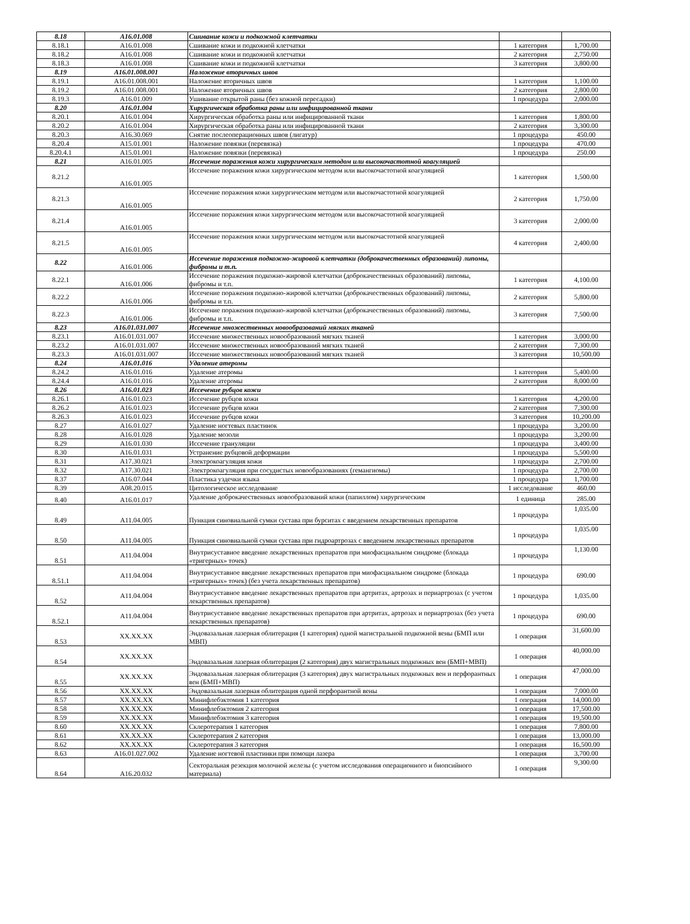| 8.18 | A16.01.008 | Сшивание кожи и подкожной клетчатки | | |
| 8.18.1 | A16.01.008 | Сшивание кожи и подкожной клетчатки | 1 категория | 1,700.00 |
| 8.18.2 | A16.01.008 | Сшивание кожи и подкожной клетчатки | 2 категория | 2,750.00 |
| 8.18.3 | A16.01.008 | Сшивание кожи и подкожной клетчатки | 3 категория | 3,800.00 |
| 8.19 | A16.01.008.001 | Наложение вторичных швов | | |
| 8.19.1 | A16.01.008.001 | Наложение вторичных швов | 1 категория | 1,100.00 |
| 8.19.2 | A16.01.008.001 | Наложение вторичных швов | 2 категория | 2,800.00 |
| 8.19.3 | A16.01.009 | Ушивание открытой раны (без кожной пересадки) | 1 процедура | 2,000.00 |
| 8.20 | A16.01.004 | Хирургическая обработка раны или инфицированной ткани | | |
| 8.20.1 | A16.01.004 | Хирургическая обработка раны или инфицированной ткани | 1 категория | 1,800.00 |
| 8.20.2 | A16.01.004 | Хирургическая обработка раны или инфицированной ткани | 2 категория | 3,300.00 |
| 8.20.3 | A16.30.069 | Снятие послеоперационных швов (лигатур) | 1 процедура | 450.00 |
| 8.20.4 | A15.01.001 | Наложение повязки (перевязка) | 1 процедура | 470.00 |
| 8.20.4.1 | A15.01.001 | Наложение повязки (перевязка) | 1 процедура | 250.00 |
| 8.21 | A16.01.005 | Иссечение поражения кожи хирургическим методом или высокочастотной коагуляцией | | |
| 8.21.2 | A16.01.005 | Иссечение поражения кожи хирургическим методом или высокочастотной коагуляцией | 1 категория | 1,500.00 |
| 8.21.3 | A16.01.005 | Иссечение поражения кожи хирургическим методом или высокочастотной коагуляцией | 2 категория | 1,750.00 |
| 8.21.4 | A16.01.005 | Иссечение поражения кожи хирургическим методом или высокочастотной коагуляцией | 3 категория | 2,000.00 |
| 8.21.5 | A16.01.005 | Иссечение поражения кожи хирургическим методом или высокочастотной коагуляцией | 4 категория | 2,400.00 |
| 8.22 | A16.01.006 | Иссечение поражения подкожно-жировой клетчатки (доброкачественных образований) липомы, фибромы и т.п. | | |
| 8.22.1 | A16.01.006 | Иссечение поражения подкожно-жировой клетчатки (доброкачественных образований) липомы, фибромы и т.п. | 1 категория | 4,100.00 |
| 8.22.2 | A16.01.006 | Иссечение поражения подкожно-жировой клетчатки (доброкачественных образований) липомы, фибромы и т.п. | 2 категория | 5,800.00 |
| 8.22.3 | A16.01.006 | Иссечение поражения подкожно-жировой клетчатки (доброкачественных образований) липомы, фибромы и т.п. | 3 категория | 7,500.00 |
| 8.23 | A16.01.031.007 | Иссечение множественных новообразований мягких тканей | | |
| 8.23.1 | A16.01.031.007 | Иссечение множественных новообразований мягких тканей | 1 категория | 3,000.00 |
| 8.23.2 | A16.01.031.007 | Иссечение множественных новообразований мягких тканей | 2 категория | 7,300.00 |
| 8.23.3 | A16.01.031.007 | Иссечение множественных новообразований мягких тканей | 3 категория | 10,500.00 |
| 8.24 | A16.01.016 | Удаление атеромы | | |
| 8.24.2 | A16.01.016 | Удаление атеромы | 1 категория | 5,400.00 |
| 8.24.4 | A16.01.016 | Удаление атеромы | 2 категория | 8,000.00 |
| 8.26 | A16.01.023 | Иссечение рубцов кожи | | |
| 8.26.1 | A16.01.023 | Иссечение рубцов кожи | 1 категория | 4,200.00 |
| 8.26.2 | A16.01.023 | Иссечение рубцов кожи | 2 категория | 7,300.00 |
| 8.26.3 | A16.01.023 | Иссечение рубцов кожи | 3 категория | 10,200.00 |
| 8.27 | A16.01.027 | Удаление ногтевых пластинок | 1 процедура | 3,200.00 |
| 8.28 | A16.01.028 | Удаление мозоли | 1 процедура | 3,200.00 |
| 8.29 | A16.01.030 | Иссечение грануляции | 1 процедура | 3,400.00 |
| 8.30 | A16.01.031 | Устранение рубцовой деформации | 1 процедура | 5,500.00 |
| 8.31 | A17.30.021 | Электрокоагуляция кожи | 1 процедура | 2,700.00 |
| 8.32 | A17.30.021 | Электрокоагуляция при сосудистых новообразованиях (гемангиомы) | 1 процедура | 2,700.00 |
| 8.37 | A16.07.044 | Пластика уздечки языка | 1 процедура | 1,700.00 |
| 8.39 | A08.20.015 | Цитологическое исследование | 1 исследование | 460.00 |
| 8.40 | A16.01.017 | Удаление доброкачественных новообразований кожи (папиллом) хирургическим | 1 единица | 285.00 |
| 8.49 | A11.04.005 | Пункция синовиальной сумки сустава при бурситах с введением лекарственных препаратов | 1 процедура | 1,035.00 |
| 8.50 | A11.04.005 | Пункция синовиальной сумки сустава при гидроартрозах с введением лекарственных препаратов | 1 процедура | 1,035.00 |
| 8.51 | A11.04.004 | Внутрисуставное введение лекарственных препаратов при миофасциальном синдроме (блокада «тригерных» точек) | 1 процедура | 1,130.00 |
| 8.51.1 | A11.04.004 | Внутрисуставное введение лекарственных препаратов при миофасциальном синдроме (блокада «тригерных» точек) (без учета лекарственных препаратов) | 1 процедура | 690.00 |
| 8.52 | A11.04.004 | Внутрисуставное введение лекарственных препаратов при артритах, артрозах и периартрозах (с учетом лекарственных препаратов) | 1 процедура | 1,035.00 |
| 8.52.1 | A11.04.004 | Внутрисуставное введение лекарственных препаратов при артритах, артрозах и периартрозах (без учета лекарственных препаратов) | 1 процедура | 690.00 |
| 8.53 | XX.XX.XX | Эндовазальная лазерная облитерация (1 категория) одной магистральной подкожной вены (БМП или МВП) | 1 операция | 31,600.00 |
| 8.54 | XX.XX.XX | Эндовазальная лазерная облитерация (2 категория) двух магистральных подкожных вен (БМП+МВП) | 1 операция | 40,000.00 |
| 8.55 | XX.XX.XX | Эндовазальная лазерная облитерация (3 категория) двух магистральных подкожных вен и перфорантных вен (БМП+МВП) | 1 операция | 47,000.00 |
| 8.56 | XX.XX.XX | Эндовазальная лазерная облитерация одной перфорантной вены | 1 операция | 7,000.00 |
| 8.57 | XX.XX.XX | Минифлебэктомия 1 категория | 1 операция | 14,000.00 |
| 8.58 | XX.XX.XX | Минифлебэктомия 2 категория | 1 операция | 17,500.00 |
| 8.59 | XX.XX.XX | Минифлебэктомия 3 категория | 1 операция | 19,500.00 |
| 8.60 | XX.XX.XX | Склеротерапия 1 категория | 1 операция | 7,800.00 |
| 8.61 | XX.XX.XX | Склеротерапия 2 категория | 1 операция | 13,000.00 |
| 8.62 | XX.XX.XX | Склеротерапия 3 категория | 1 операция | 16,500.00 |
| 8.63 | A16.01.027.002 | Удаление ногтевой пластинки при помощи лазера | 1 операция | 3,700.00 |
| 8.64 | A16.20.032 | Секторальная резекция молочной железы (с учетом исследования операционного и биопсийного материала) | 1 операция | 9,300.00 |